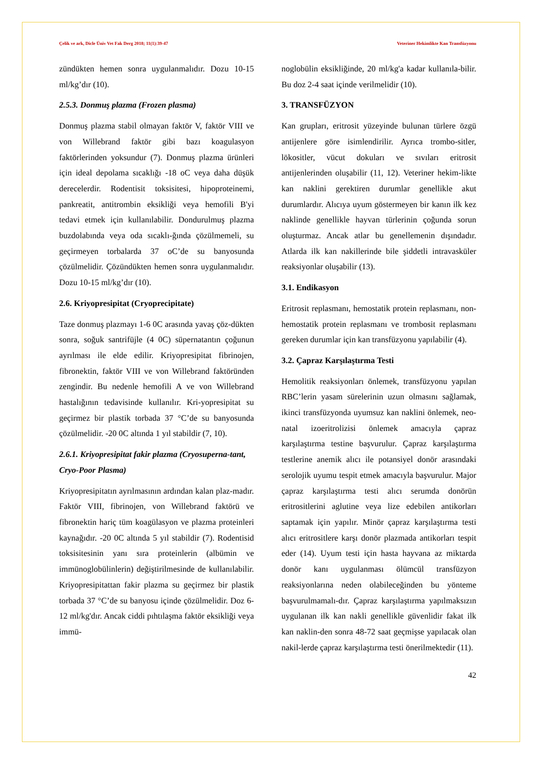Çelik ve ark, Dicle Üniv Vet Fak Derg 2018; 11(1):39-47 Veteriner Hekimlikte Kan Transfüzyonu
zündükten hemen sonra uygulanmalıdır. Dozu 10-15 ml/kg’dır (10).
2.5.3. Donmuş plazma (Frozen plasma)
Donmuş plazma stabil olmayan faktör V, faktör VIII ve von Willebrand faktör gibi bazı koagulasyon faktörlerinden yoksundur (7). Donmuş plazma ürünleri için ideal depolama sıcaklığı -18 oC veya daha düşük derecelerdir. Rodentisit toksisitesi, hipoproteinemi, pankreatit, antitrombin eksikliği veya hemofili B'yi tedavi etmek için kullanılabilir. Dondurulmuş plazma buzdolabında veya oda sıcaklı-ğında çözülmemeli, su geçirmeyen torbalarda 37 oC’de su banyosunda çözülmelidir. Çözündükten hemen sonra uygulanmalıdır. Dozu 10-15 ml/kg’dır (10).
2.6. Kriyopresipitat (Cryoprecipitate)
Taze donmuş plazmayı 1-6 0C arasında yavaş çöz-dükten sonra, soğuk santrifüjle (4 0C) süpernatantın çoğunun ayrılması ile elde edilir. Kriyopresipitat fibrinojen, fibronektin, faktör VIII ve von Willebrand faktöründen zengindir. Bu nedenle hemofili A ve von Willebrand hastalığının tedavisinde kullanılır. Kri-yopresipitat su geçirmez bir plastik torbada 37 °C’de su banyosunda çözülmelidir. -20 0C altında 1 yıl stabildir (7, 10).
2.6.1. Kriyopresipitat fakir plazma (Cryosuperna-tant, Cryo-Poor Plasma)
Kriyopresipitatın ayrılmasının ardından kalan plaz-madır. Faktör VIII, fibrinojen, von Willebrand faktörü ve fibronektin hariç tüm koagülasyon ve plazma proteinleri kaynağıdır. -20 0C altında 5 yıl stabildir (7). Rodentisid toksisitesinin yanı sıra proteinlerin (albümin ve immünoglobülinlerin) değiştirilmesinde de kullanılabilir. Kriyopresipitattan fakir plazma su geçirmez bir plastik torbada 37 °C’de su banyosu içinde çözülmelidir. Doz 6-12 ml/kg'dır. Ancak ciddi pıhtılaşma faktör eksikliği veya immü-
noglobülin eksikliğinde, 20 ml/kg'a kadar kullanıla-bilir. Bu doz 2-4 saat içinde verilmelidir (10).
3. TRANSFÜZYON
Kan grupları, eritrosit yüzeyinde bulunan türlere özgü antijenlere göre isimlendirilir. Ayrıca trombo-sitler, lökositler, vücut dokuları ve sıvıları eritrosit antijenlerinden oluşabilir (11, 12). Veteriner hekim-likte kan naklini gerektiren durumlar genellikle akut durumlardır. Alıcıya uyum göstermeyen bir kanın ilk kez naklinde genellikle hayvan türlerinin çoğunda sorun oluşturmaz. Ancak atlar bu genellemenin dışındadır. Atlarda ilk kan nakillerinde bile şiddetli intravasküler reaksiyonlar oluşabilir (13).
3.1. Endikasyon
Eritrosit replasmanı, hemostatik protein replasmanı, non-hemostatik protein replasmanı ve trombosit replasmanı gereken durumlar için kan transfüzyonu yapılabilir (4).
3.2. Çapraz Karşılaştırma Testi
Hemolitik reaksiyonları önlemek, transfüzyonu yapılan RBC’lerin yasam sürelerinin uzun olmasını sağlamak, ikinci transfüzyonda uyumsuz kan naklini önlemek, neo-natal izoeritrolizisi önlemek amacıyla çapraz karşılaştırma testine başvurulur. Çapraz karşılaştırma testlerine anemik alıcı ile potansiyel donör arasındaki serolojik uyumu tespit etmek amacıyla başvurulur. Major çapraz karşılaştırma testi alıcı serumda donörün eritrositlerini aglutine veya lize edebilen antikorları saptamak için yapılır. Minör çapraz karşılaştırma testi alıcı eritrositlere karşı donör plazmada antikorları tespit eder (14). Uyum testi için hasta hayvana az miktarda donör kanı uygulanması ölümcül transfüzyon reaksiyonlarına neden olabileceğinden bu yönteme başvurulmamalı-dır. Çapraz karşılaştırma yapılmaksızın uygulanan ilk kan nakli genellikle güvenlidir fakat ilk kan naklin-den sonra 48-72 saat geçmişse yapılacak olan nakil-lerde çapraz karşılaştırma testi önerilmektedir (11).
42